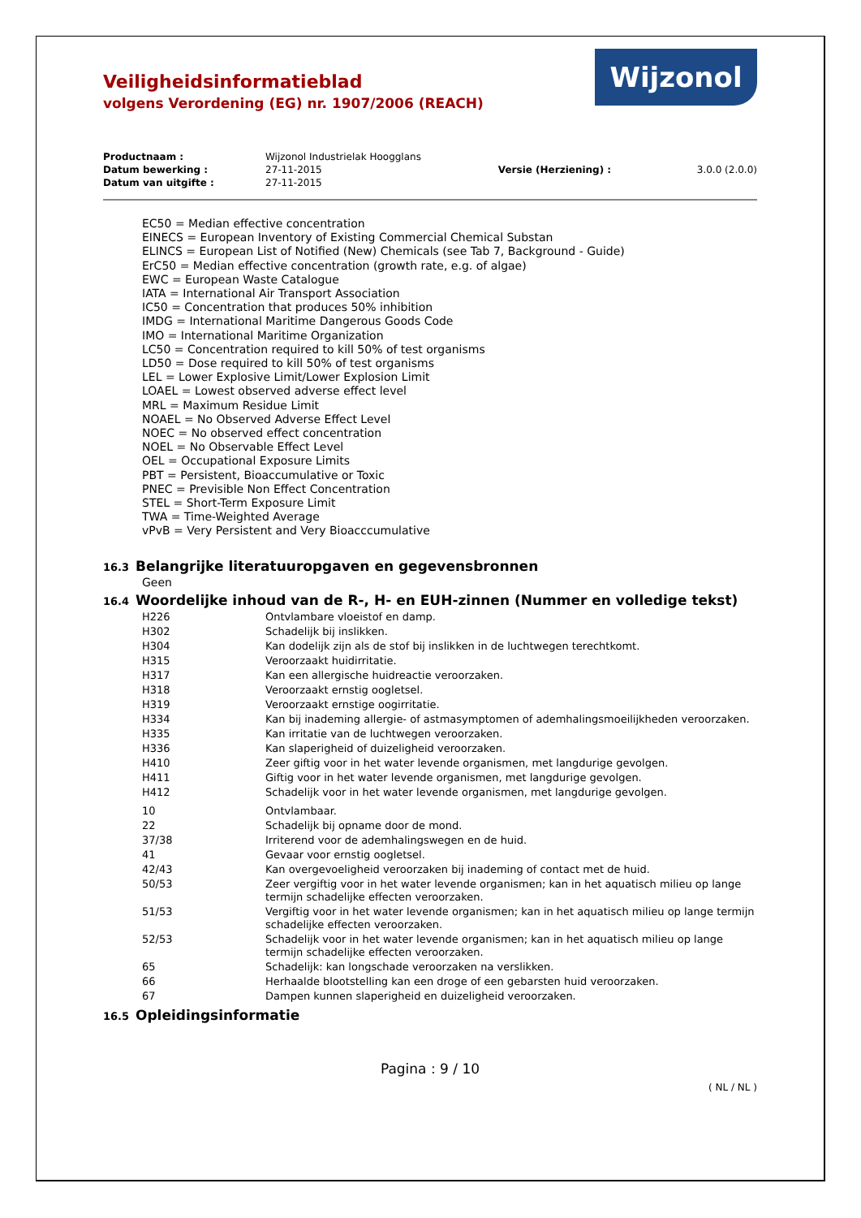Veiligheidsinformatieblad
volgens Verordening (EG) nr. 1907/2006 (REACH)
Wijzonol
| Productnaam : | Wijzonol Industrielak Hoogglans | | |
| Datum bewerking : | 27-11-2015 | Versie (Herziening) : | 3.0.0 (2.0.0) |
| Datum van uitgifte : | 27-11-2015 | | |
EC50 = Median effective concentration
EINECS = European Inventory of Existing Commercial Chemical Substan
ELINCS = European List of Notified (New) Chemicals (see Tab 7, Background - Guide)
ErC50 = Median effective concentration (growth rate, e.g. of algae)
EWC = European Waste Catalogue
IATA = International Air Transport Association
IC50 = Concentration that produces 50% inhibition
IMDG = International Maritime Dangerous Goods Code
IMO = International Maritime Organization
LC50 = Concentration required to kill 50% of test organisms
LD50 = Dose required to kill 50% of test organisms
LEL = Lower Explosive Limit/Lower Explosion Limit
LOAEL = Lowest observed adverse effect level
MRL = Maximum Residue Limit
NOAEL = No Observed Adverse Effect Level
NOEC = No observed effect concentration
NOEL = No Observable Effect Level
OEL = Occupational Exposure Limits
PBT = Persistent, Bioaccumulative or Toxic
PNEC = Previsible Non Effect Concentration
STEL = Short-Term Exposure Limit
TWA = Time-Weighted Average
vPvB = Very Persistent and Very Bioacccumulative
16.3 Belangrijke literatuuropgaven en gegevensbronnen
Geen
16.4 Woordelijke inhoud van de R-, H- en EUH-zinnen (Nummer en volledige tekst)
| H226 | Ontvlambare vloeistof en damp. |
| H302 | Schadelijk bij inslikken. |
| H304 | Kan dodelijk zijn als de stof bij inslikken in de luchtwegen terechtkomt. |
| H315 | Veroorzaakt huidirritatie. |
| H317 | Kan een allergische huidreactie veroorzaken. |
| H318 | Veroorzaakt ernstig oogletsel. |
| H319 | Veroorzaakt ernstige oogirritatie. |
| H334 | Kan bij inademing allergie- of astmasymptomen of ademhalingsmoeilijkheden veroorzaken. |
| H335 | Kan irritatie van de luchtwegen veroorzaken. |
| H336 | Kan slaperigheid of duizeligheid veroorzaken. |
| H410 | Zeer giftig voor in het water levende organismen, met langdurige gevolgen. |
| H411 | Giftig voor in het water levende organismen, met langdurige gevolgen. |
| H412 | Schadelijk voor in het water levende organismen, met langdurige gevolgen. |
| 10 | Ontvlambaar. |
| 22 | Schadelijk bij opname door de mond. |
| 37/38 | Irriterend voor de ademhalingswegen en de huid. |
| 41 | Gevaar voor ernstig oogletsel. |
| 42/43 | Kan overgevoeligheid veroorzaken bij inademing of contact met de huid. |
| 50/53 | Zeer vergiftig voor in het water levende organismen; kan in het aquatisch milieu op lange termijn schadelijke effecten veroorzaken. |
| 51/53 | Vergiftig voor in het water levende organismen; kan in het aquatisch milieu op lange termijn schadelijke effecten veroorzaken. |
| 52/53 | Schadelijk voor in het water levende organismen; kan in het aquatisch milieu op lange termijn schadelijke effecten veroorzaken. |
| 65 | Schadelijk: kan longschade veroorzaken na verslikken. |
| 66 | Herhaalde blootstelling kan een droge of een gebarsten huid veroorzaken. |
| 67 | Dampen kunnen slaperigheid en duizeligheid veroorzaken. |
16.5 Opleidingsinformatie
Pagina : 9 / 10
( NL / NL )